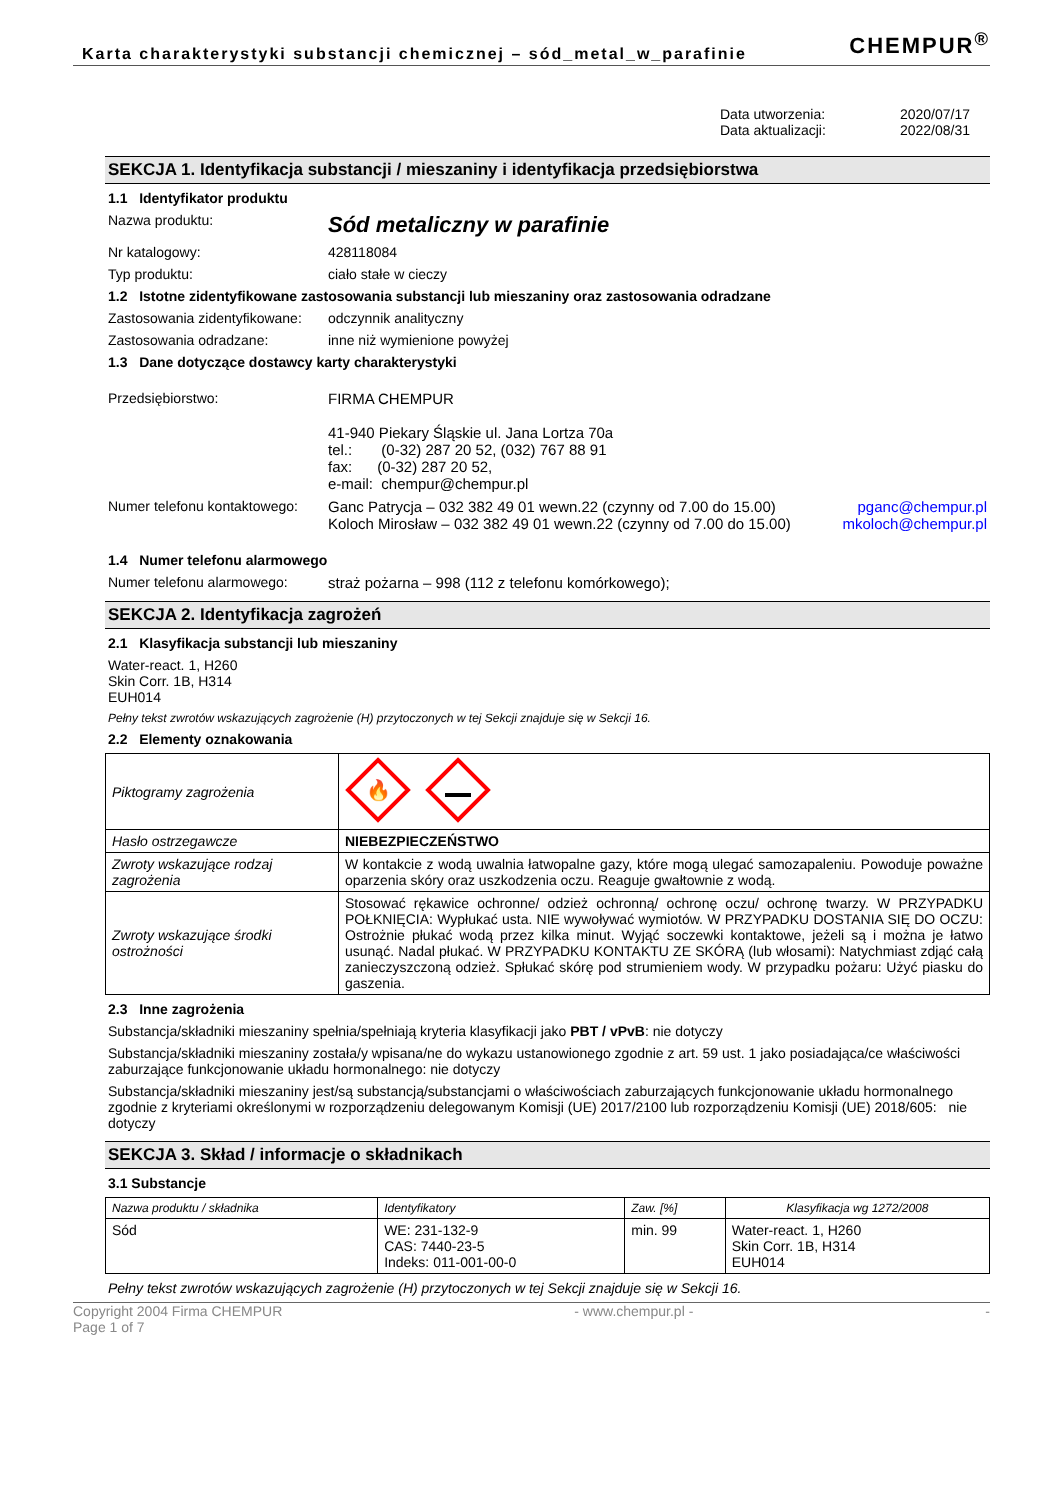Karta charakterystyki substancji chemicznej – sód_metal_w_parafinie
CHEMPUR<sup>®</sup>
Data utworzenia: 2020/07/17
Data aktualizacji: 2022/08/31
SEKCJA 1. Identyfikacja substancji / mieszaniny i identyfikacja przedsiębiorstwa
1.1 Identyfikator produktu
Nazwa produktu: Sód metaliczny w parafinie
Nr katalogowy: 428118084
Typ produktu: ciało stałe w cieczy
1.2 Istotne zidentyfikowane zastosowania substancji lub mieszaniny oraz zastosowania odradzane
Zastosowania zidentyfikowane: odczynnik analityczny
Zastosowania odradzane: inne niż wymienione powyżej
1.3 Dane dotyczące dostawcy karty charakterystyki
Przedsiębiorstwo: FIRMA CHEMPUR
41-940 Piekary Śląskie ul. Jana Lortza 70a
tel.: (0-32) 287 20 52, (032) 767 88 91
fax: (0-32) 287 20 52,
e-mail: chempur@chempur.pl
Numer telefonu kontaktowego: Ganc Patrycja – 032 382 49 01 wewn.22 (czynny od 7.00 do 15.00)
Koloch Mirosław – 032 382 49 01 wewn.22 (czynny od 7.00 do 15.00) pganc@chempur.pl
mkoloch@chempur.pl
1.4 Numer telefonu alarmowego
Numer telefonu alarmowego: straż pożarna – 998 (112 z telefonu komórkowego);
SEKCJA 2. Identyfikacja zagrożeń
2.1 Klasyfikacja substancji lub mieszaniny
Water-react. 1, H260
Skin Corr. 1B, H314
EUH014
Pełny tekst zwrotów wskazujących zagrożenie (H) przytoczonych w tej Sekcji znajduje się w Sekcji 16.
2.2 Elementy oznakowania
| Piktogramy zagrożenia | 🔥 |
| Hasło ostrzegawcze | NIEBEZPIECZEŃSTWO |
| Zwroty wskazujące rodzaj zagrożenia | W kontakcie z wodą uwalnia łatwopalne gazy, które mogą ulegać samozapaleniu. Powoduje poważne oparzenia skóry oraz uszkodzenia oczu. Reaguje gwałtownie z wodą. |
| Zwroty wskazujące środki ostrożności | Stosować rękawice ochronne/ odzież ochronną/ ochronę oczu/ ochronę twarzy. W PRZYPADKU POŁKNIĘCIA: Wypłukać usta. NIE wywoływać wymiotów. W PRZYPADKU DOSTANIA SIĘ DO OCZU: Ostrożnie płukać wodą przez kilka minut. Wyjąć soczewki kontaktowe, jeżeli są i można je łatwo usunąć. Nadal płukać. W PRZYPADKU KONTAKTU ZE SKÓRĄ (lub włosami): Natychmiast zdjąć całą zanieczyszczoną odzież. Spłukać skórę pod strumieniem wody. W przypadku pożaru: Użyć piasku do gaszenia. |
2.3 Inne zagrożenia
Substancja/składniki mieszaniny spełnia/spełniają kryteria klasyfikacji jako PBT / vPvB: nie dotyczy
Substancja/składniki mieszaniny została/y wpisana/ne do wykazu ustanowionego zgodnie z art. 59 ust. 1 jako posiadająca/ce właściwości zaburzające funkcjonowanie układu hormonalnego: nie dotyczy
Substancja/składniki mieszaniny jest/są substancją/substancjami o właściwościach zaburzających funkcjonowanie układu hormonalnego zgodnie z kryteriami określonymi w rozporządzeniu delegowanym Komisji (UE) 2017/2100 lub rozporządzeniu Komisji (UE) 2018/605: nie dotyczy
SEKCJA 3. Skład / informacje o składnikach
3.1 Substancje
| Nazwa produktu / składnika | Identyfikatory | Zaw. [%] | Klasyfikacja wg 1272/2008 |
| --- | --- | --- | --- |
| Sód | WE: 231-132-9 CAS: 7440-23-5 Indeks: 011-001-00-0 | min. 99 | Water-react. 1, H260 Skin Corr. 1B, H314 EUH014 |
Pełny tekst zwrotów wskazujących zagrożenie (H) przytoczonych w tej Sekcji znajduje się w Sekcji 16.
Copyright 2004 Firma CHEMPUR
Page 1 of 7 - www.chempur.pl - -